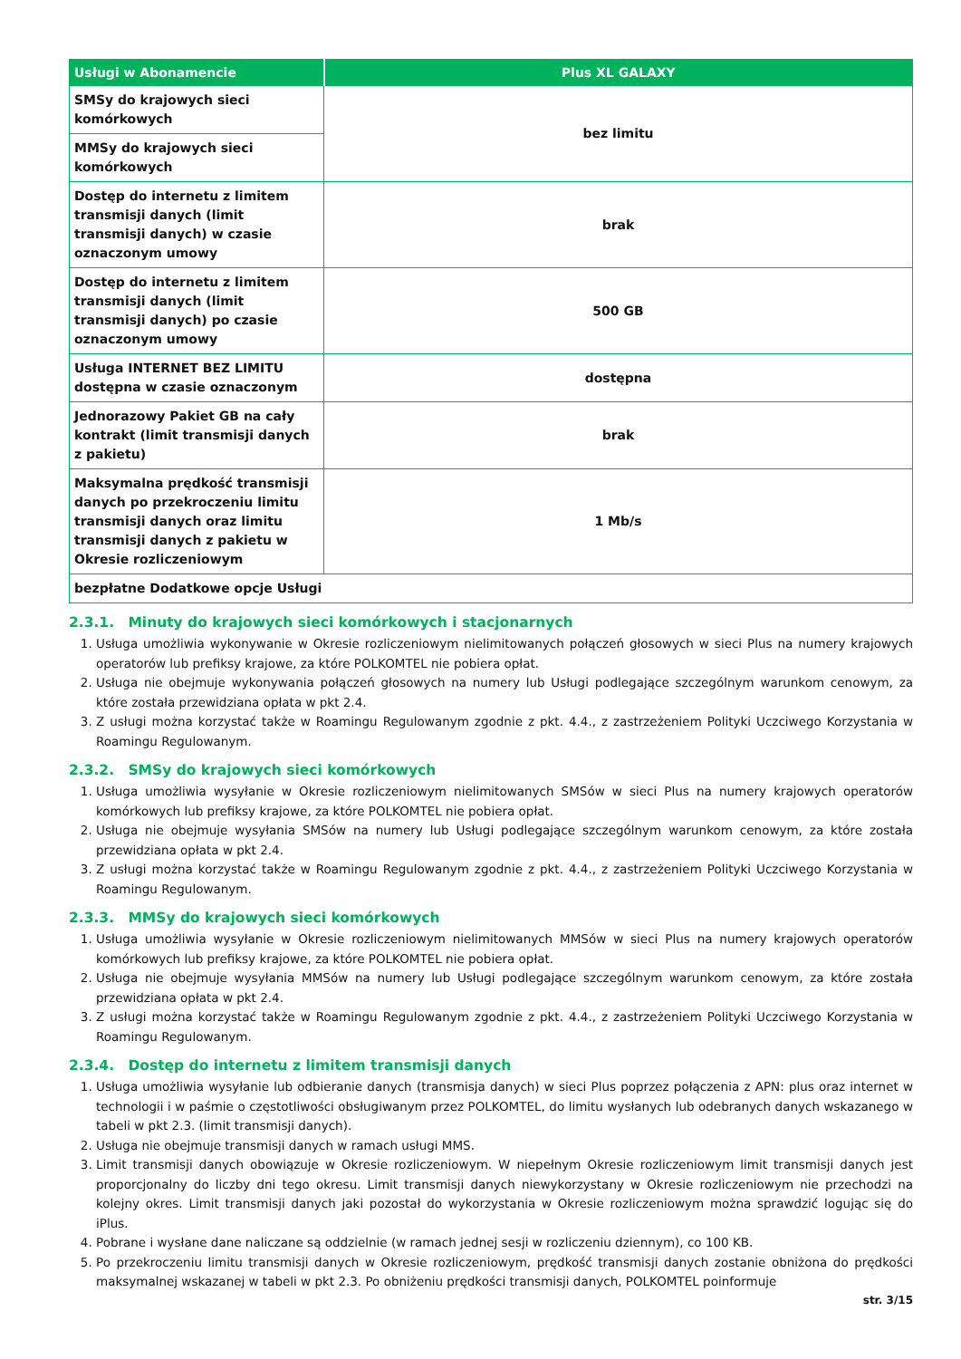| Usługi w Abonamencie | Plus XL GALAXY |
| --- | --- |
| SMSy do krajowych sieci komórkowych | bez limitu |
| MMSy do krajowych sieci komórkowych | |
| Dostęp do internetu z limitem transmisji danych (limit transmisji danych) w czasie oznaczonym umowy | brak |
| Dostęp do internetu z limitem transmisji danych (limit transmisji danych) po czasie oznaczonym umowy | 500 GB |
| Usługa INTERNET BEZ LIMITU dostępna w czasie oznaczonym | dostępna |
| Jednorazowy Pakiet GB na cały kontrakt (limit transmisji danych z pakietu) | brak |
| Maksymalna prędkość transmisji danych po przekroczeniu limitu transmisji danych oraz limitu transmisji danych z pakietu w Okresie rozliczeniowym | 1 Mb/s |
| bezpłatne Dodatkowe opcje Usługi | |
2.3.1. Minuty do krajowych sieci komórkowych i stacjonarnych
1. Usługa umożliwia wykonywanie w Okresie rozliczeniowym nielimitowanych połączeń głosowych w sieci Plus na numery krajowych operatorów lub prefiksy krajowe, za które POLKOMTEL nie pobiera opłat.
2. Usługa nie obejmuje wykonywania połączeń głosowych na numery lub Usługi podlegające szczególnym warunkom cenowym, za które została przewidziana opłata w pkt 2.4.
3. Z usługi można korzystać także w Roamingu Regulowanym zgodnie z pkt. 4.4., z zastrzeżeniem Polityki Uczciwego Korzystania w Roamingu Regulowanym.
2.3.2. SMSy do krajowych sieci komórkowych
1. Usługa umożliwia wysyłanie w Okresie rozliczeniowym nielimitowanych SMSów w sieci Plus na numery krajowych operatorów komórkowych lub prefiksy krajowe, za które POLKOMTEL nie pobiera opłat.
2. Usługa nie obejmuje wysyłania SMSów na numery lub Usługi podlegające szczególnym warunkom cenowym, za które została przewidziana opłata w pkt 2.4.
3. Z usługi można korzystać także w Roamingu Regulowanym zgodnie z pkt. 4.4., z zastrzeżeniem Polityki Uczciwego Korzystania w Roamingu Regulowanym.
2.3.3. MMSy do krajowych sieci komórkowych
1. Usługa umożliwia wysyłanie w Okresie rozliczeniowym nielimitowanych MMSów w sieci Plus na numery krajowych operatorów komórkowych lub prefiksy krajowe, za które POLKOMTEL nie pobiera opłat.
2. Usługa nie obejmuje wysyłania MMSów na numery lub Usługi podlegające szczególnym warunkom cenowym, za które została przewidziana opłata w pkt 2.4.
3. Z usługi można korzystać także w Roamingu Regulowanym zgodnie z pkt. 4.4., z zastrzeżeniem Polityki Uczciwego Korzystania w Roamingu Regulowanym.
2.3.4. Dostęp do internetu z limitem transmisji danych
1. Usługa umożliwia wysyłanie lub odbieranie danych (transmisja danych) w sieci Plus poprzez połączenia z APN: plus oraz internet w technologii i w paśmie o częstotliwości obsługiwanym przez POLKOMTEL, do limitu wysłanych lub odebranych danych wskazanego w tabeli w pkt 2.3. (limit transmisji danych).
2. Usługa nie obejmuje transmisji danych w ramach usługi MMS.
3. Limit transmisji danych obowiązuje w Okresie rozliczeniowym. W niepełnym Okresie rozliczeniowym limit transmisji danych jest proporcjonalny do liczby dni tego okresu. Limit transmisji danych niewykorzystany w Okresie rozliczeniowym nie przechodzi na kolejny okres. Limit transmisji danych jaki pozostał do wykorzystania w Okresie rozliczeniowym można sprawdzić logując się do iPlus.
4. Pobrane i wysłane dane naliczane są oddzielnie (w ramach jednej sesji w rozliczeniu dziennym), co 100 KB.
5. Po przekroczeniu limitu transmisji danych w Okresie rozliczeniowym, prędkość transmisji danych zostanie obniżona do prędkości maksymalnej wskazanej w tabeli w pkt 2.3. Po obniżeniu prędkości transmisji danych, POLKOMTEL poinformuje
str. 3/15